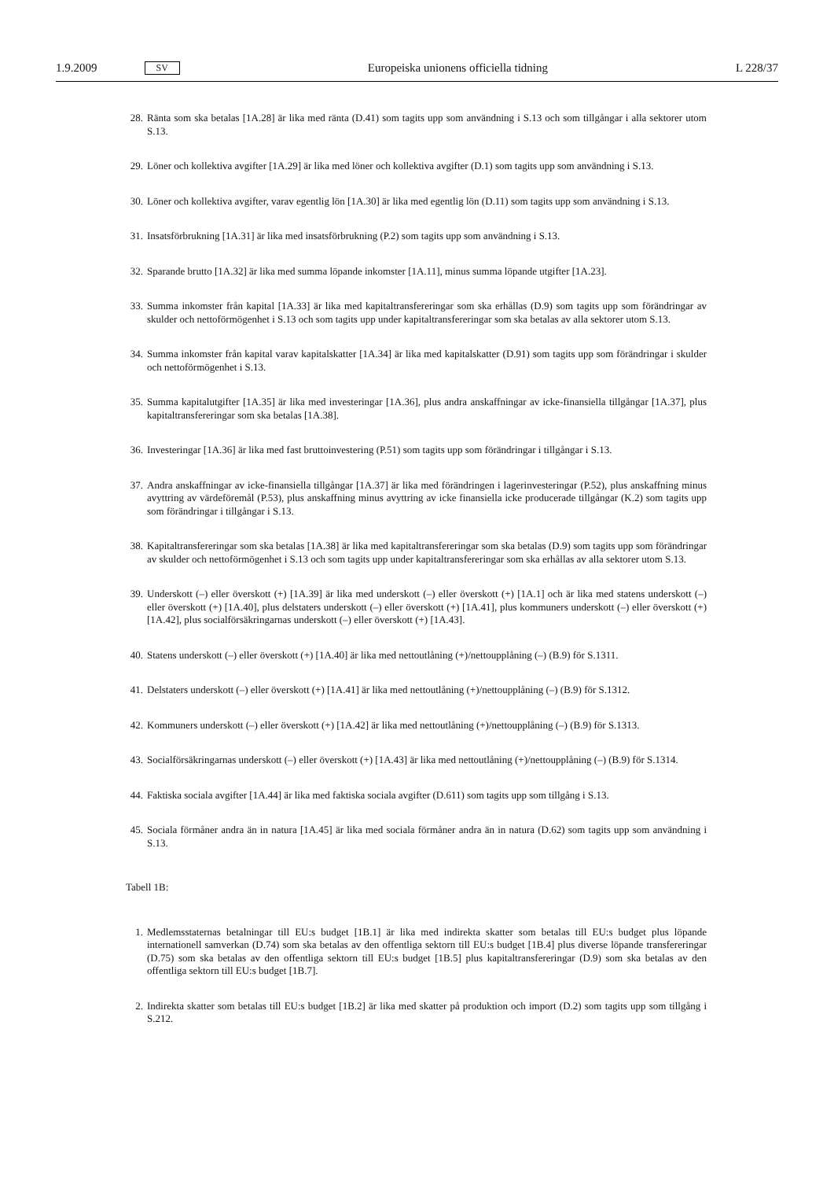1.9.2009 SV Europeiska unionens officiella tidning L 228/37
28. Ränta som ska betalas [1A.28] är lika med ränta (D.41) som tagits upp som användning i S.13 och som tillgångar i alla sektorer utom S.13.
29. Löner och kollektiva avgifter [1A.29] är lika med löner och kollektiva avgifter (D.1) som tagits upp som användning i S.13.
30. Löner och kollektiva avgifter, varav egentlig lön [1A.30] är lika med egentlig lön (D.11) som tagits upp som användning i S.13.
31. Insatsförbrukning [1A.31] är lika med insatsförbrukning (P.2) som tagits upp som användning i S.13.
32. Sparande brutto [1A.32] är lika med summa löpande inkomster [1A.11], minus summa löpande utgifter [1A.23].
33. Summa inkomster från kapital [1A.33] är lika med kapitaltransfereringar som ska erhållas (D.9) som tagits upp som förändringar av skulder och nettoförmögenhet i S.13 och som tagits upp under kapitaltransfereringar som ska betalas av alla sektorer utom S.13.
34. Summa inkomster från kapital varav kapitalskatter [1A.34] är lika med kapitalskatter (D.91) som tagits upp som förändringar i skulder och nettoförmögenhet i S.13.
35. Summa kapitalutgifter [1A.35] är lika med investeringar [1A.36], plus andra anskaffningar av icke-finansiella tillgångar [1A.37], plus kapitaltransfereringar som ska betalas [1A.38].
36. Investeringar [1A.36] är lika med fast bruttoinvestering (P.51) som tagits upp som förändringar i tillgångar i S.13.
37. Andra anskaffningar av icke-finansiella tillgångar [1A.37] är lika med förändringen i lagerinvesteringar (P.52), plus anskaffning minus avyttring av värdeföremål (P.53), plus anskaffning minus avyttring av icke finansiella icke producerade tillgångar (K.2) som tagits upp som förändringar i tillgångar i S.13.
38. Kapitaltransfereringar som ska betalas [1A.38] är lika med kapitaltransfereringar som ska betalas (D.9) som tagits upp som förändringar av skulder och nettoförmögenhet i S.13 och som tagits upp under kapitaltransfereringar som ska erhållas av alla sektorer utom S.13.
39. Underskott (–) eller överskott (+) [1A.39] är lika med underskott (–) eller överskott (+) [1A.1] och är lika med statens underskott (–) eller överskott (+) [1A.40], plus delstaters underskott (–) eller överskott (+) [1A.41], plus kommuners underskott (–) eller överskott (+) [1A.42], plus socialförsäkringarnas underskott (–) eller överskott (+) [1A.43].
40. Statens underskott (–) eller överskott (+) [1A.40] är lika med nettoutlåning (+)/nettoupplåning (–) (B.9) för S.1311.
41. Delstaters underskott (–) eller överskott (+) [1A.41] är lika med nettoutlåning (+)/nettoupplåning (–) (B.9) för S.1312.
42. Kommuners underskott (–) eller överskott (+) [1A.42] är lika med nettoutlåning (+)/nettoupplåning (–) (B.9) för S.1313.
43. Socialförsäkringarnas underskott (–) eller överskott (+) [1A.43] är lika med nettoutlåning (+)/nettoupplåning (–) (B.9) för S.1314.
44. Faktiska sociala avgifter [1A.44] är lika med faktiska sociala avgifter (D.611) som tagits upp som tillgång i S.13.
45. Sociala förmåner andra än in natura [1A.45] är lika med sociala förmåner andra än in natura (D.62) som tagits upp som användning i S.13.
Tabell 1B:
1. Medlemsstaternas betalningar till EU:s budget [1B.1] är lika med indirekta skatter som betalas till EU:s budget plus löpande internationell samverkan (D.74) som ska betalas av den offentliga sektorn till EU:s budget [1B.4] plus diverse löpande transfereringar (D.75) som ska betalas av den offentliga sektorn till EU:s budget [1B.5] plus kapitaltransfereringar (D.9) som ska betalas av den offentliga sektorn till EU:s budget [1B.7].
2. Indirekta skatter som betalas till EU:s budget [1B.2] är lika med skatter på produktion och import (D.2) som tagits upp som tillgång i S.212.